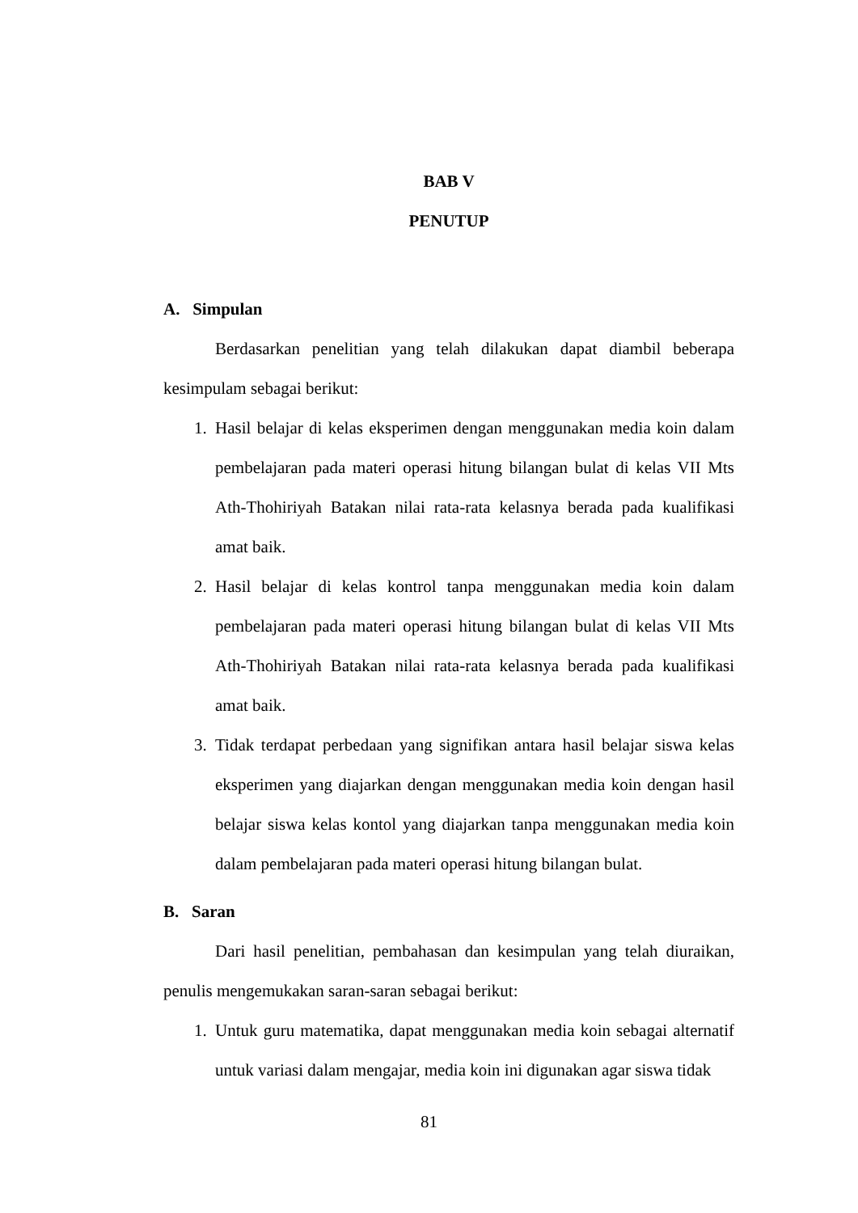BAB V
PENUTUP
A. Simpulan
Berdasarkan penelitian yang telah dilakukan dapat diambil beberapa kesimpulam sebagai berikut:
1. Hasil belajar di kelas eksperimen dengan menggunakan media koin dalam pembelajaran pada materi operasi hitung bilangan bulat di kelas VII Mts Ath-Thohiriyah Batakan nilai rata-rata kelasnya berada pada kualifikasi amat baik.
2. Hasil belajar di kelas kontrol tanpa menggunakan media koin dalam pembelajaran pada materi operasi hitung bilangan bulat di kelas VII Mts Ath-Thohiriyah Batakan nilai rata-rata kelasnya berada pada kualifikasi amat baik.
3. Tidak terdapat perbedaan yang signifikan antara hasil belajar siswa kelas eksperimen yang diajarkan dengan menggunakan media koin dengan hasil belajar siswa kelas kontol yang diajarkan tanpa menggunakan media koin dalam pembelajaran pada materi operasi hitung bilangan bulat.
B. Saran
Dari hasil penelitian, pembahasan dan kesimpulan yang telah diuraikan, penulis mengemukakan saran-saran sebagai berikut:
1. Untuk guru matematika, dapat menggunakan media koin sebagai alternatif untuk variasi dalam mengajar, media koin ini digunakan agar siswa tidak
81